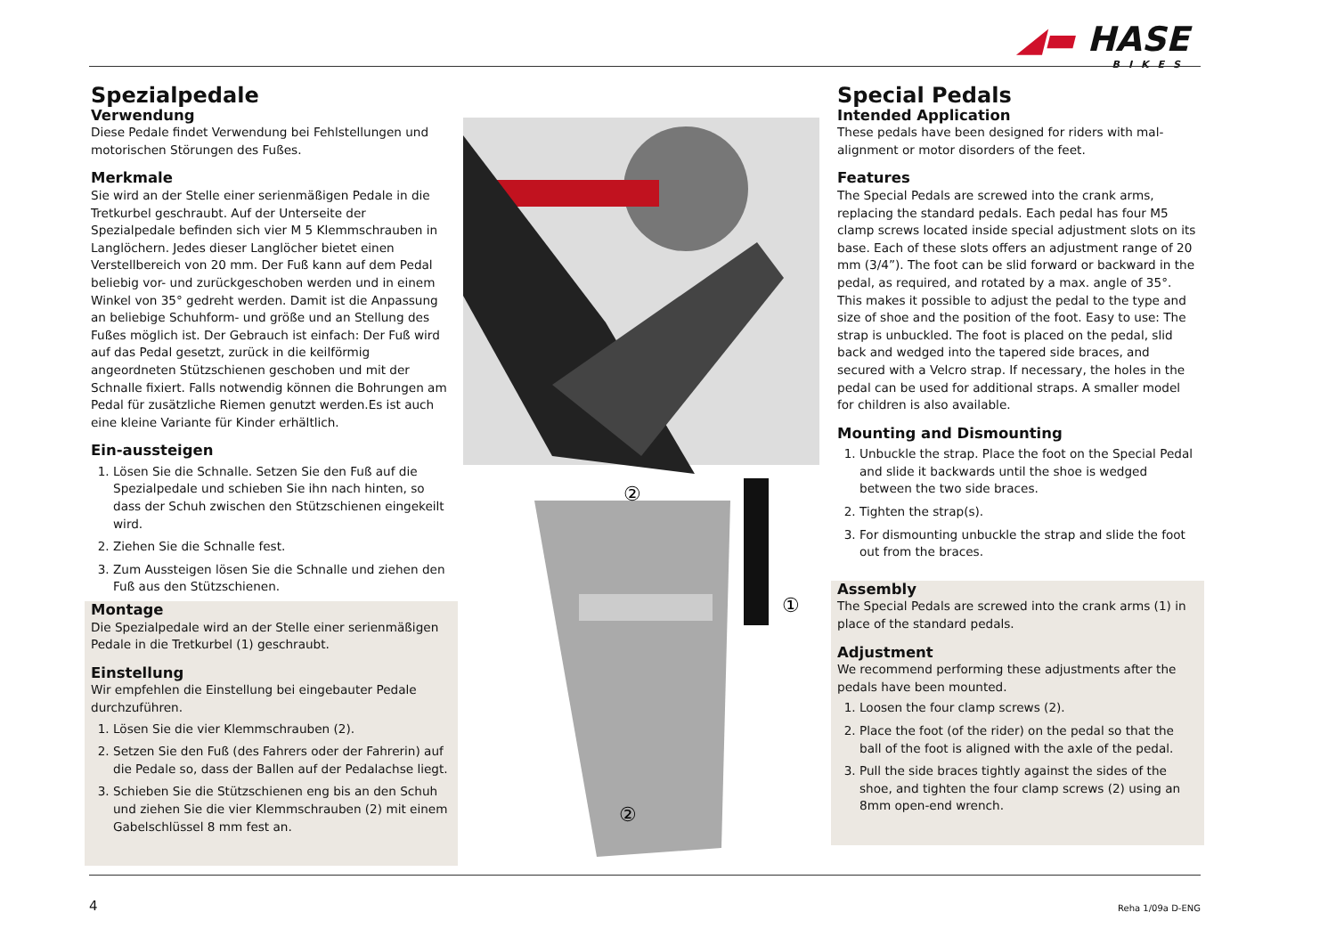◢▬ HASE
BIKES
Spezialpedale
Verwendung
Diese Pedale findet Verwendung bei Fehlstellungen und motorischen Störungen des Fußes.
Merkmale
Sie wird an der Stelle einer serienmäßigen Pedale in die Tretkurbel geschraubt. Auf der Unterseite der Spezialpedale befinden sich vier M 5 Klemmschrauben in Langlöchern. Jedes dieser Langlöcher bietet einen Verstellbereich von 20 mm. Der Fuß kann auf dem Pedal beliebig vor- und zurückgeschoben werden und in einem Winkel von 35° gedreht werden. Damit ist die Anpassung an beliebige Schuhform- und größe und an Stellung des Fußes möglich ist. Der Gebrauch ist einfach: Der Fuß wird auf das Pedal gesetzt, zurück in die keilförmig angeordneten Stützschienen geschoben und mit der Schnalle fixiert. Falls notwendig können die Bohrungen am Pedal für zusätzliche Riemen genutzt werden.Es ist auch eine kleine Variante für Kinder erhältlich.
Ein-aussteigen
1. Lösen Sie die Schnalle. Setzen Sie den Fuß auf die Spezialpedale und schieben Sie ihn nach hinten, so dass der Schuh zwischen den Stützschienen eingekeilt wird.
2. Ziehen Sie die Schnalle fest.
3. Zum Aussteigen lösen Sie die Schnalle und ziehen den Fuß aus den Stützschienen.
Montage
Die Spezialpedale wird an der Stelle einer serienmäßigen Pedale in die Tretkurbel (1) geschraubt.
Einstellung
Wir empfehlen die Einstellung bei eingebauter Pedale durchzuführen.
1. Lösen Sie die vier Klemmschrauben (2).
2. Setzen Sie den Fuß (des Fahrers oder der Fahrerin) auf die Pedale so, dass der Ballen auf der Pedalachse liegt.
3. Schieben Sie die Stützschienen eng bis an den Schuh und ziehen Sie die vier Klemmschrauben (2) mit einem Gabelschlüssel 8 mm fest an.
①
②
②
Special Pedals
Intended Application
These pedals have been designed for riders with mal-alignment or motor disorders of the feet.
Features
The Special Pedals are screwed into the crank arms, replacing the standard pedals. Each pedal has four M5 clamp screws located inside special adjustment slots on its base. Each of these slots offers an adjustment range of 20 mm (3/4”). The foot can be slid forward or backward in the pedal, as required, and rotated by a max. angle of 35°. This makes it possible to adjust the pedal to the type and size of shoe and the position of the foot. Easy to use: The strap is unbuckled. The foot is placed on the pedal, slid back and wedged into the tapered side braces, and secured with a Velcro strap. If necessary, the holes in the pedal can be used for additional straps. A smaller model for children is also available.
Mounting and Dismounting
1. Unbuckle the strap. Place the foot on the Special Pedal and slide it backwards until the shoe is wedged between the two side braces.
2. Tighten the strap(s).
3. For dismounting unbuckle the strap and slide the foot out from the braces.
Assembly
The Special Pedals are screwed into the crank arms (1) in place of the standard pedals.
Adjustment
We recommend performing these adjustments after the pedals have been mounted.
1. Loosen the four clamp screws (2).
2. Place the foot (of the rider) on the pedal so that the ball of the foot is aligned with the axle of the pedal.
3. Pull the side braces tightly against the sides of the shoe, and tighten the four clamp screws (2) using an 8mm open-end wrench.
4 Reha 1/09a D-ENG